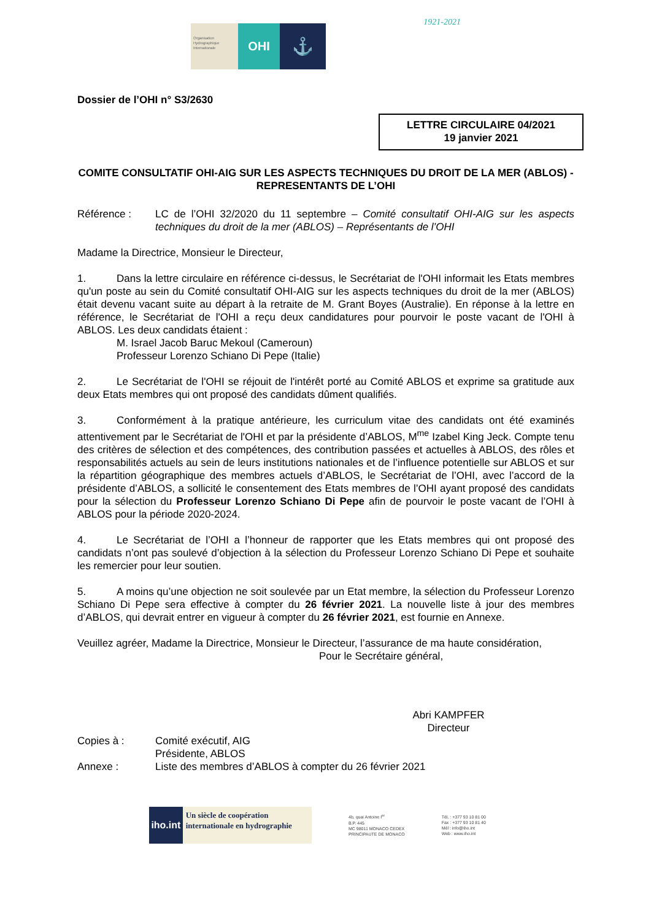Organisation Hydrographique Internationale
OHI
⚓
1921-2021
Dossier de l’OHI n° S3/2630
LETTRE CIRCULAIRE 04/2021
19 janvier 2021
COMITE CONSULTATIF OHI-AIG SUR LES ASPECTS TECHNIQUES DU DROIT DE LA MER (ABLOS) - REPRESENTANTS DE L’OHI
Référence : LC de l’OHI 32/2020 du 11 septembre – Comité consultatif OHI-AIG sur les aspects techniques du droit de la mer (ABLOS) – Représentants de l’OHI
Madame la Directrice, Monsieur le Directeur,
1. Dans la lettre circulaire en référence ci-dessus, le Secrétariat de l'OHI informait les Etats membres qu'un poste au sein du Comité consultatif OHI-AIG sur les aspects techniques du droit de la mer (ABLOS) était devenu vacant suite au départ à la retraite de M. Grant Boyes (Australie). En réponse à la lettre en référence, le Secrétariat de l'OHI a reçu deux candidatures pour pourvoir le poste vacant de l'OHI à ABLOS. Les deux candidats étaient :
M. Israel Jacob Baruc Mekoul (Cameroun)
Professeur Lorenzo Schiano Di Pepe (Italie)
2. Le Secrétariat de l'OHI se réjouit de l'intérêt porté au Comité ABLOS et exprime sa gratitude aux deux Etats membres qui ont proposé des candidats dûment qualifiés.
3. Conformément à la pratique antérieure, les curriculum vitae des candidats ont été examinés attentivement par le Secrétariat de l'OHI et par la présidente d’ABLOS, M<sup>me</sup> Izabel King Jeck. Compte tenu des critères de sélection et des compétences, des contribution passées et actuelles à ABLOS, des rôles et responsabilités actuels au sein de leurs institutions nationales et de l’influence potentielle sur ABLOS et sur la répartition géographique des membres actuels d’ABLOS, le Secrétariat de l’OHI, avec l’accord de la présidente d’ABLOS, a sollicité le consentement des Etats membres de l’OHI ayant proposé des candidats pour la sélection du Professeur Lorenzo Schiano Di Pepe afin de pourvoir le poste vacant de l’OHI à ABLOS pour la période 2020-2024.
4. Le Secrétariat de l’OHI a l’honneur de rapporter que les Etats membres qui ont proposé des candidats n’ont pas soulevé d’objection à la sélection du Professeur Lorenzo Schiano Di Pepe et souhaite les remercier pour leur soutien.
5. A moins qu’une objection ne soit soulevée par un Etat membre, la sélection du Professeur Lorenzo Schiano Di Pepe sera effective à compter du 26 février 2021. La nouvelle liste à jour des membres d’ABLOS, qui devrait entrer en vigueur à compter du 26 février 2021, est fournie en Annexe.
Veuillez agréer, Madame la Directrice, Monsieur le Directeur, l’assurance de ma haute considération,
Pour le Secrétaire général,
Abri KAMPFER
Directeur
Copies à : Comité exécutif, AIG
Présidente, ABLOS
Annexe : Liste des membres d’ABLOS à compter du 26 février 2021
iho.int
Un siècle de coopération internationale en hydrographie
4b, quai Antoine I<sup>er</sup>
B.P. 445
MC 98011 MONACO CEDEX
PRINCIPAUTE DE MONACO
Tél. : +377 93 10 81 00
Fax : +377 93 10 81 40
Mél : info@iho.int
Web : www.iho.int